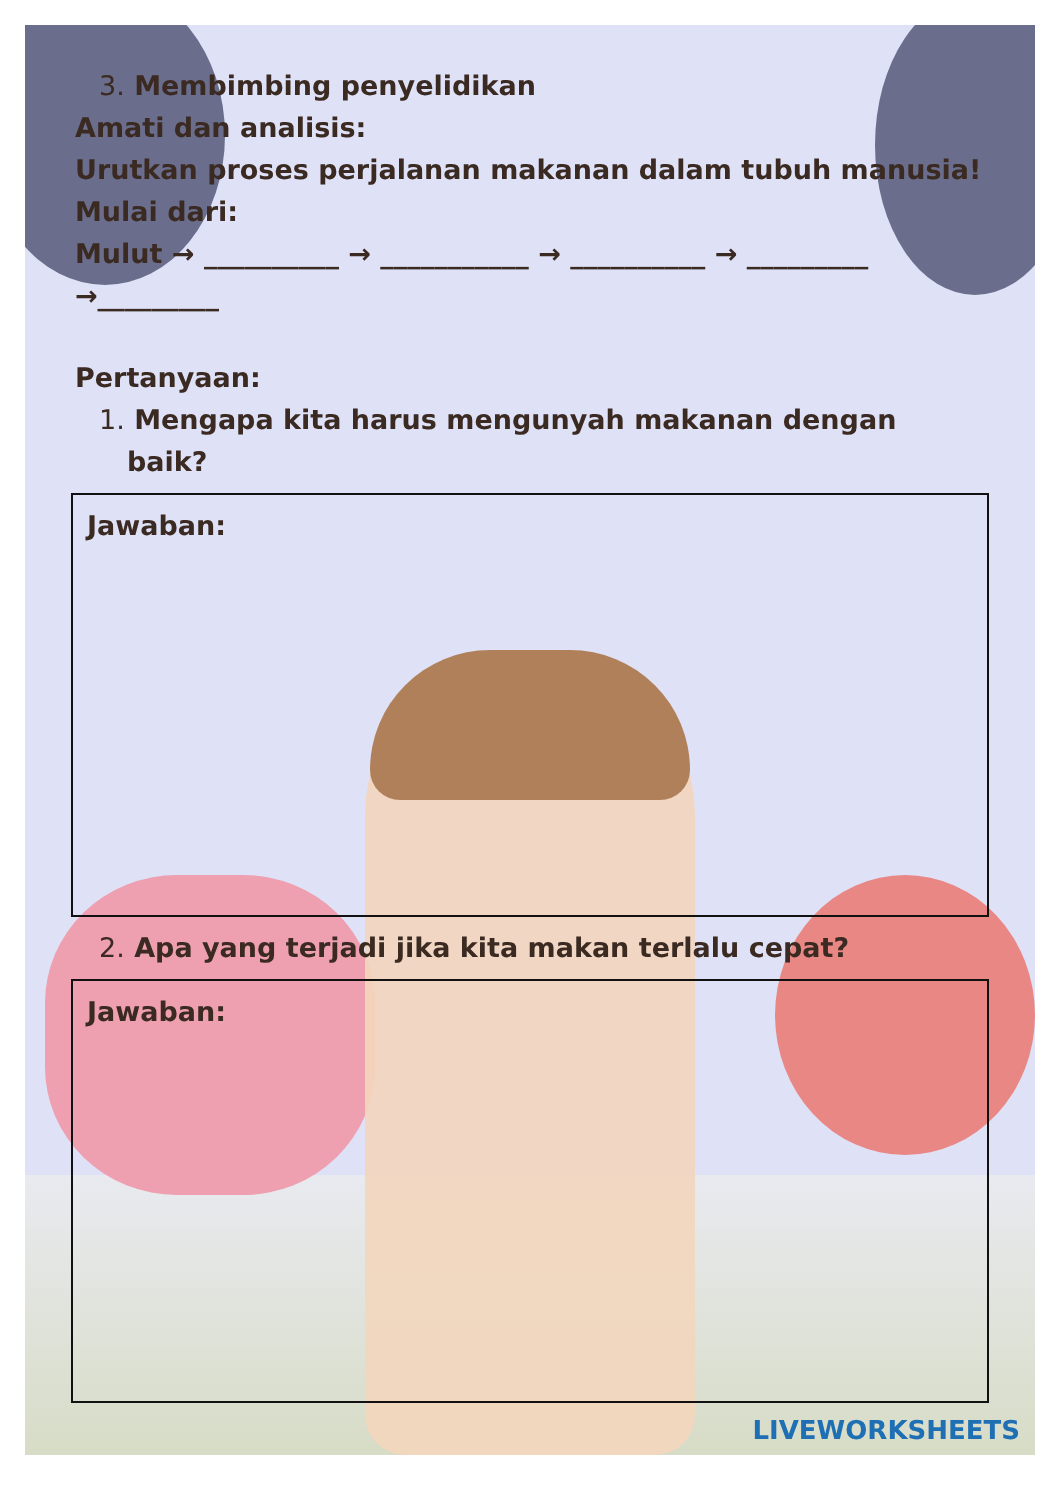3. Membimbing penyelidikan
Amati dan analisis:
Urutkan proses perjalanan makanan dalam tubuh manusia!
Mulai dari:
Mulut → __________ → ___________ → __________ → _________ →_________
Pertanyaan:
1. Mengapa kita harus mengunyah makanan dengan baik?
Jawaban:
2. Apa yang terjadi jika kita makan terlalu cepat?
Jawaban:
LIVEWORKSHEETS